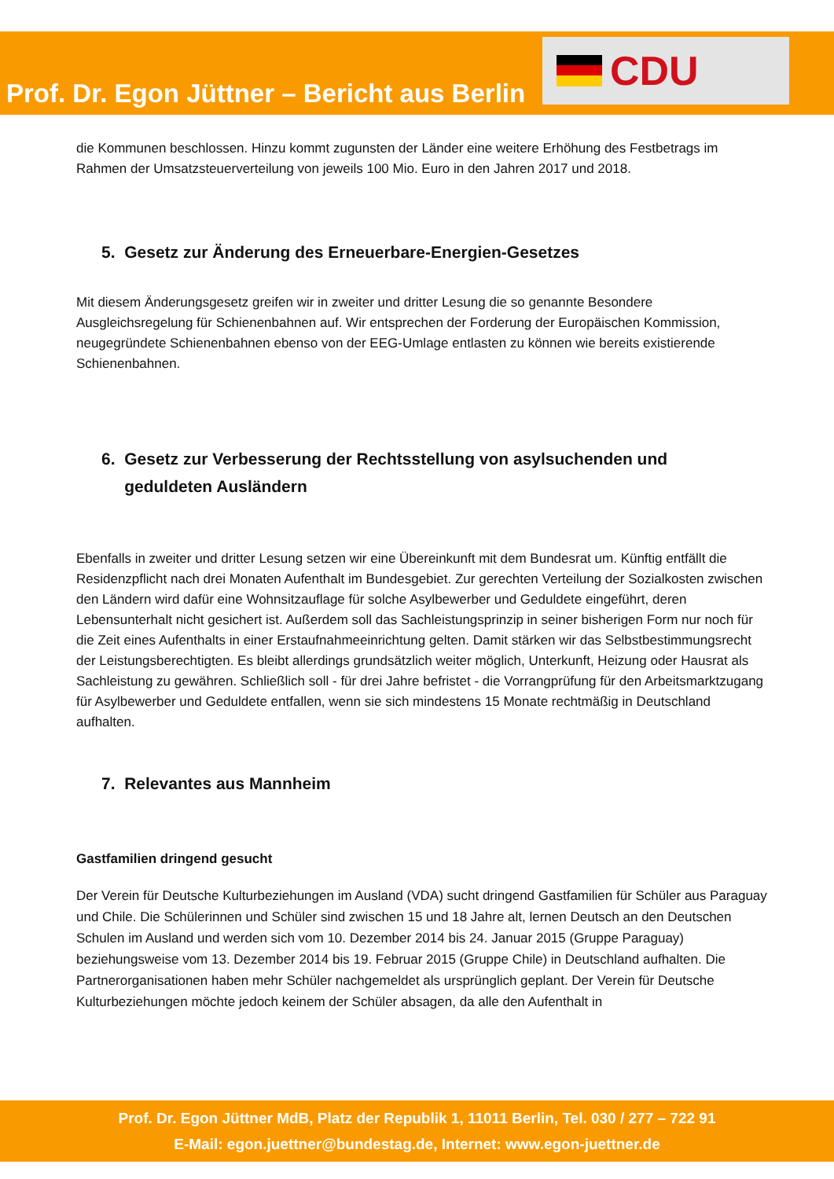Prof. Dr. Egon Jüttner – Bericht aus Berlin
CDU
die Kommunen beschlossen. Hinzu kommt zugunsten der Länder eine weitere Erhöhung des Festbetrags im Rahmen der Umsatzsteuerverteilung von jeweils 100 Mio. Euro in den Jahren 2017 und 2018.
5. Gesetz zur Änderung des Erneuerbare-Energien-Gesetzes
Mit diesem Änderungsgesetz greifen wir in zweiter und dritter Lesung die so genannte Besondere Ausgleichsregelung für Schienenbahnen auf. Wir entsprechen der Forderung der Europäischen Kommission, neugegründete Schienenbahnen ebenso von der EEG-Umlage entlasten zu können wie bereits existierende Schienenbahnen.
6. Gesetz zur Verbesserung der Rechtsstellung von asylsuchenden und
geduldeten Ausländern
Ebenfalls in zweiter und dritter Lesung setzen wir eine Übereinkunft mit dem Bundesrat um. Künftig entfällt die Residenzpflicht nach drei Monaten Aufenthalt im Bundesgebiet. Zur gerechten Verteilung der Sozialkosten zwischen den Ländern wird dafür eine Wohnsitzauflage für solche Asylbewerber und Geduldete eingeführt, deren Lebensunterhalt nicht gesichert ist. Außerdem soll das Sachleistungsprinzip in seiner bisherigen Form nur noch für die Zeit eines Aufenthalts in einer Erstaufnahmeeinrichtung gelten. Damit stärken wir das Selbstbestimmungsrecht der Leistungsberechtigten. Es bleibt allerdings grundsätzlich weiter möglich, Unterkunft, Heizung oder Hausrat als Sachleistung zu gewähren. Schließlich soll - für drei Jahre befristet - die Vorrangprüfung für den Arbeitsmarktzugang für Asylbewerber und Geduldete entfallen, wenn sie sich mindestens 15 Monate rechtmäßig in Deutschland aufhalten.
7. Relevantes aus Mannheim
Gastfamilien dringend gesucht
Der Verein für Deutsche Kulturbeziehungen im Ausland (VDA) sucht dringend Gastfamilien für Schüler aus Paraguay und Chile. Die Schülerinnen und Schüler sind zwischen 15 und 18 Jahre alt, lernen Deutsch an den Deutschen Schulen im Ausland und werden sich vom 10. Dezember 2014 bis 24. Januar 2015 (Gruppe Paraguay) beziehungsweise vom 13. Dezember 2014 bis 19. Februar 2015 (Gruppe Chile) in Deutschland aufhalten. Die Partnerorganisationen haben mehr Schüler nachgemeldet als ursprünglich geplant. Der Verein für Deutsche Kulturbeziehungen möchte jedoch keinem der Schüler absagen, da alle den Aufenthalt in
Prof. Dr. Egon Jüttner MdB, Platz der Republik 1, 11011 Berlin, Tel. 030 / 277 – 722 91
E-Mail: egon.juettner@bundestag.de, Internet: www.egon-juettner.de